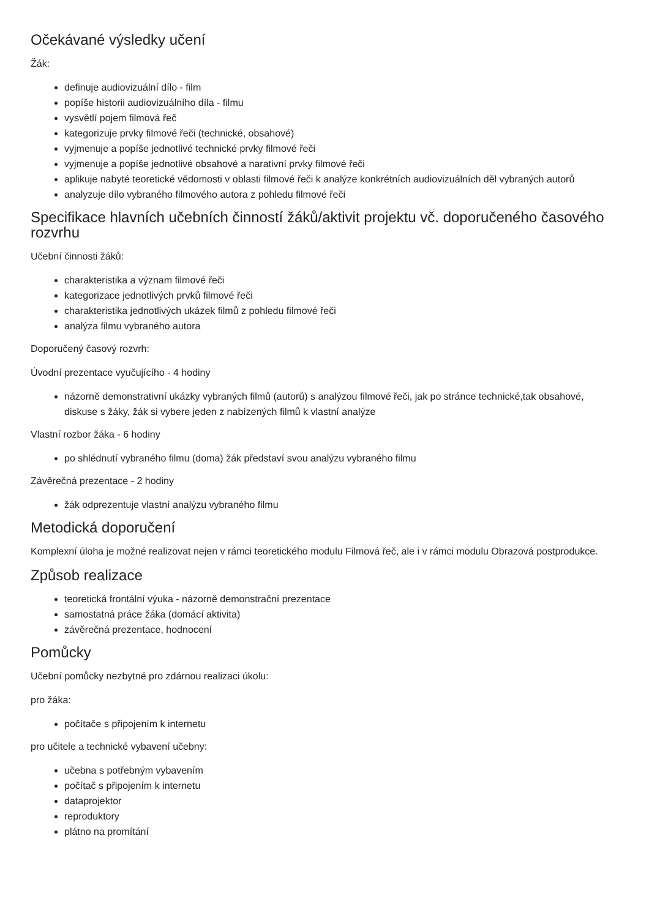Očekávané výsledky učení
Žák:
definuje audiovizuální dílo - film
popíše historii audiovizuálního díla - filmu
vysvětlí pojem filmová řeč
kategorizuje prvky filmové řeči (technické, obsahové)
vyjmenuje a popíše jednotlivé technické prvky filmové řeči
vyjmenuje a popíše jednotlivé obsahové a narativní prvky filmové řeči
aplikuje nabyté teoretické vědomosti v oblasti filmové řeči k analýze konkrétních audiovizuálních děl vybraných autorů
analyzuje dílo vybraného filmového autora z pohledu filmové řeči
Specifikace hlavních učebních činností žáků/aktivit projektu vč. doporučeného časového rozvrhu
Učební činnosti žáků:
charakteristika a význam filmové řeči
kategorizace jednotlivých prvků filmové řeči
charakteristika jednotlivých ukázek filmů z pohledu filmové řeči
analýza filmu vybraného autora
Doporučený časový rozvrh:
Úvodní prezentace vyučujícího - 4 hodiny
názorně demonstrativní ukázky vybraných filmů (autorů) s analýzou filmové řeči, jak po stránce technické,tak obsahové, diskuse s žáky, žák si vybere jeden z nabízených filmů k vlastní analýze
Vlastní rozbor žáka - 6 hodiny
po shlédnutí vybraného filmu (doma) žák představí svou analýzu vybraného filmu
Závěrečná prezentace - 2 hodiny
žák odprezentuje vlastní analýzu vybraného filmu
Metodická doporučení
Komplexní úloha je možné realizovat nejen v rámci teoretického modulu Filmová řeč, ale i v rámci modulu Obrazová postprodukce.
Způsob realizace
teoretická frontální výuka - názorně demonstrační prezentace
samostatná práce žáka (domácí aktivita)
závěrečná prezentace, hodnocení
Pomůcky
Učební pomůcky nezbytné pro zdárnou realizaci úkolu:
pro žáka:
počítače s připojením k internetu
pro učitele a technické vybavení učebny:
učebna s potřebným vybavením
počítač s připojením k internetu
dataprojektor
reproduktory
plátno na promítání